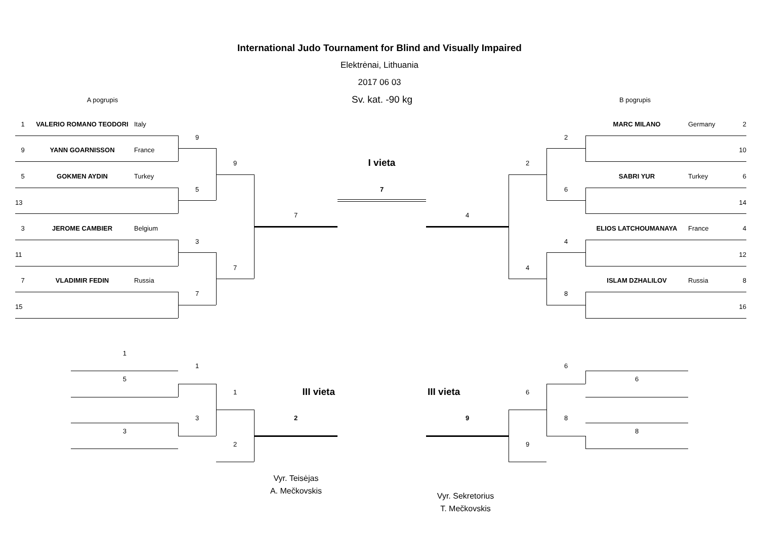International Judo Tournament for Blind and Visually Impaired
Elektrėnai, Lithuania
2017 06 03
A pogrupis
Sv. kat. -90 kg
B pogrupis
1
VALERIO ROMANO TEODORI
Italy
MARC MILANO
Germany
2
9
2
9
YANN GOARNISSON
France
10
9
I vieta
2
5
GOKMEN AYDIN
Turkey
SABRI YUR
Turkey
6
5
7
6
13
14
7
4
3
JEROME CAMBIER
Belgium
ELIOS LATCHOUMANAYA
France
4
3
4
11
12
7
4
7
VLADIMIR FEDIN
Russia
ISLAM DZHALILOV
Russia
8
7
8
15
16
1
1
6
5
6
1
III vieta
III vieta
6
3
2
9
8
3
8
2
9
Vyr. Teisėjas
A. Mečkovskis
Vyr. Sekretorius
T. Mečkovskis